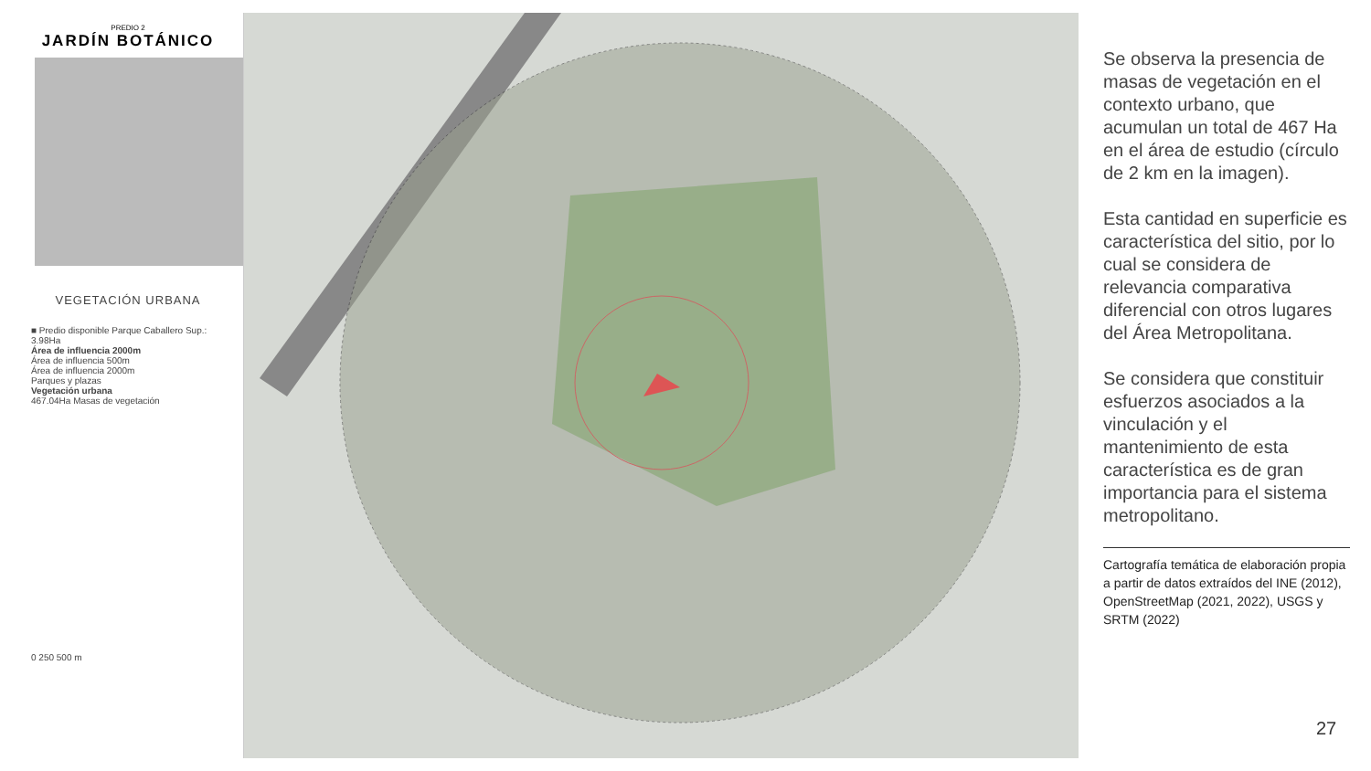PREDIO 2
JARDÍN BOTÁNICO
VEGETACIÓN URBANA
■ Predio disponible Parque Caballero Sup.: 3.98Ha
Área de influencia 2000m
Área de influencia 500m
Área de influencia 2000m
Parques y plazas
Vegetación urbana
467.04Ha Masas de vegetación
0 250 500 m
Se observa la presencia de masas de vegetación en el contexto urbano, que acumulan un total de 467 Ha en el área de estudio (círculo de 2 km en la imagen).
Esta cantidad en superficie es característica del sitio, por lo cual se considera de relevancia comparativa diferencial con otros lugares del Área Metropolitana.
Se considera que constituir esfuerzos asociados a la vinculación y el mantenimiento de esta característica es de gran importancia para el sistema metropolitano.
Cartografía temática de elaboración propia a partir de datos extraídos del INE (2012), OpenStreetMap (2021, 2022), USGS y SRTM (2022)
27